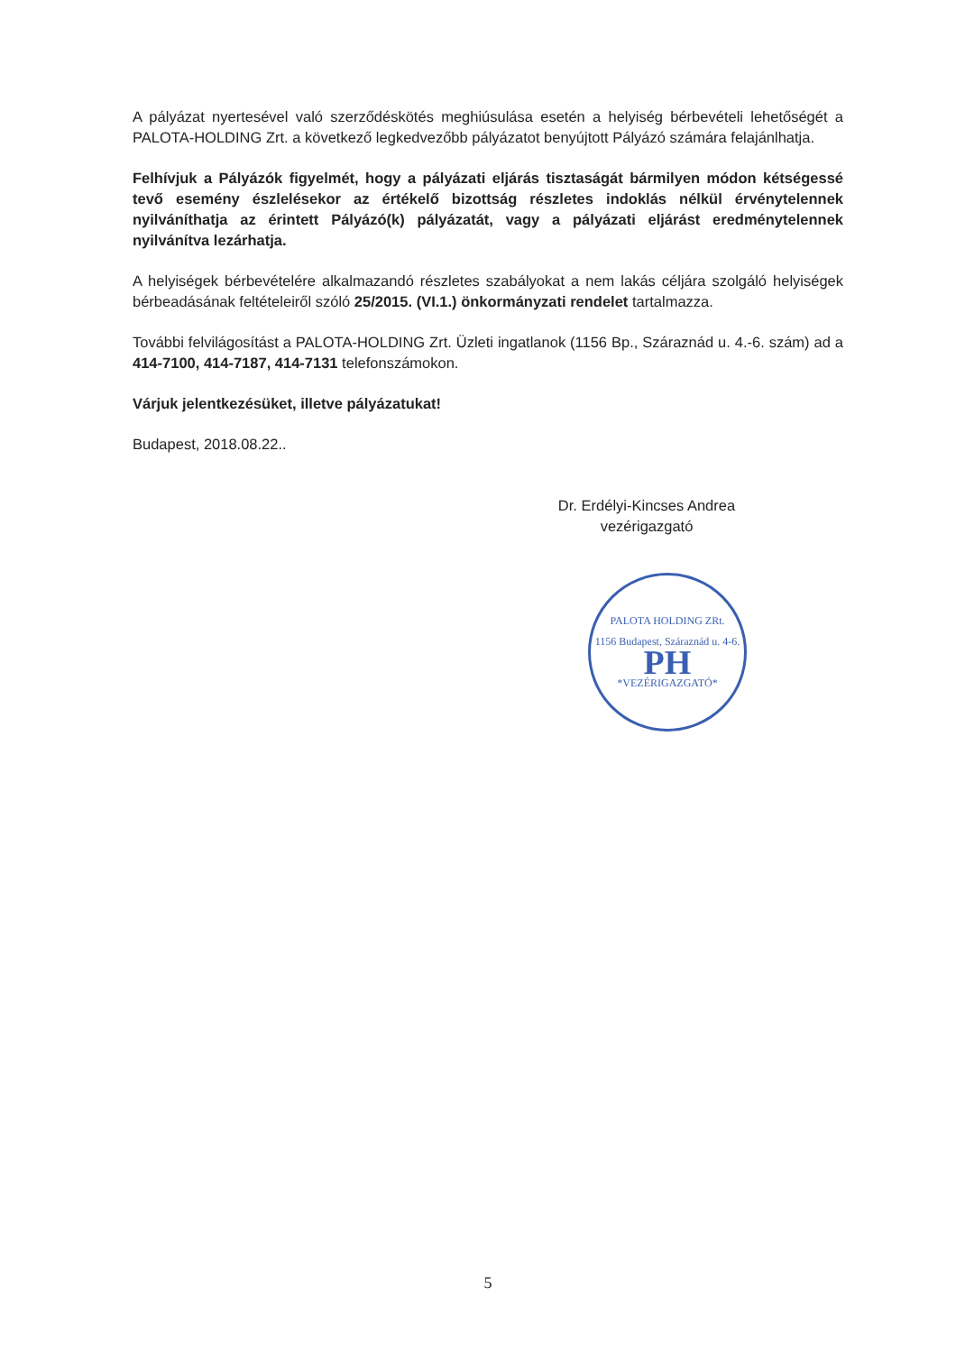A pályázat nyertesével való szerződéskötés meghiúsulása esetén a helyiség bérbevételi lehetőségét a PALOTA-HOLDING Zrt. a következő legkedvezőbb pályázatot benyújtott Pályázó számára felajánlhatja.
Felhívjuk a Pályázók figyelmét, hogy a pályázati eljárás tisztaságát bármilyen módon kétségessé tevő esemény észlelésekor az értékelő bizottság részletes indoklás nélkül érvénytelennek nyilváníthatja az érintett Pályázó(k) pályázatát, vagy a pályázati eljárást eredménytelennek nyilvánítva lezárhatja.
A helyiségek bérbevételére alkalmazandó részletes szabályokat a nem lakás céljára szolgáló helyiségek bérbeadásának feltételeiről szóló 25/2015. (VI.1.) önkormányzati rendelet tartalmazza.
További felvilágosítást a PALOTA-HOLDING Zrt. Üzleti ingatlanok (1156 Bp., Száraznád u. 4.-6. szám) ad a 414-7100, 414-7187, 414-7131 telefonszámokon.
Várjuk jelentkezésüket, illetve pályázatukat!
Budapest, 2018.08.22..
Dr. Erdélyi-Kincses Andrea
vezérigazgató
PALOTA HOLDING ZRt.
1156 Budapest, Száraznád u. 4-6.
PH
*VEZÉRIGAZGATÓ*
5